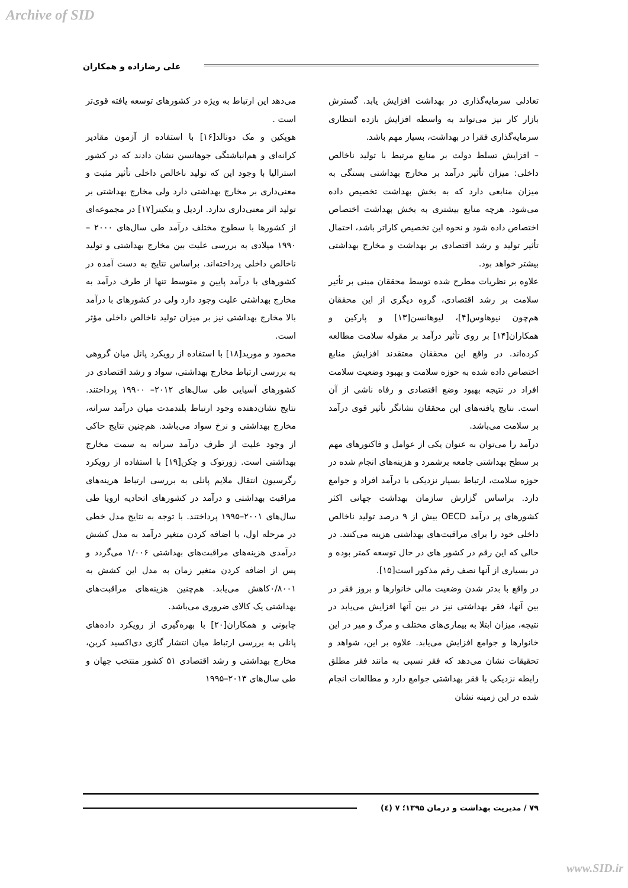Archive of SID
علی رضازاده و همکاران
تعادلی سرمایه‌گذاری در بهداشت افزایش یابد. گسترش بازار کار نیز می‌تواند به واسطه افزایش بازده انتظاری سرمایه‌گذاری فقرا در بهداشت، بسیار مهم باشد.
– افزایش تسلط دولت بر منابع مرتبط با تولید ناخالص داخلی: میزان تأثیر درآمد بر مخارج بهداشتی بستگی به میزان منابعی دارد که به بخش بهداشت تخصیص داده می‌شود. هرچه منابع بیشتری به بخش بهداشت اختصاص اختصاص داده شود و نحوه این تخصیص کاراتر باشد، احتمال تأثیر تولید و رشد اقتصادی بر بهداشت و مخارج بهداشتی بیشتر خواهد بود.
علاوه بر نظریات مطرح شده توسط محققان مبنی بر تأثیر سلامت بر رشد اقتصادی، گروه دیگری از این محققان هم‌چون نیوهاوس[۴]، لیوهانسن[۱۳] و پارکین و همکاران[۱۴] بر روی تأثیر درآمد بر مقوله سلامت مطالعه کرده‌اند. در واقع این محققان معتقدند افزایش منابع اختصاص داده شده به حوزه سلامت و بهبود وضعیت سلامت افراد در نتیجه بهبود وضع اقتصادی و رفاه ناشی از آن است. نتایج یافته‌های این محققان نشانگر تأثیر قوی درآمد بر سلامت می‌باشد.
درآمد را می‌توان به عنوان یکی از عوامل و فاکتورهای مهم بر سطح بهداشتی جامعه برشمرد و هزینه‌های انجام شده در حوزه سلامت، ارتباط بسیار نزدیکی با درآمد افراد و جوامع دارد. براساس گزارش سازمان بهداشت جهانی اکثر کشورهای پر درآمد OECD بیش از ۹ درصد تولید ناخالص داخلی خود را برای مراقبت‌های بهداشتی هزینه می‌کنند. در حالی که این رقم در کشور های در حال توسعه کمتر بوده و در بسیاری از آنها نصف رقم مذکور است[۱۵].
در واقع با بدتر شدن وضعیت مالی خانوارها و بروز فقر در بین آنها، فقر بهداشتی نیز در بین آنها افزایش می‌یابد در نتیجه، میزان ابتلا به بیماری‌های مختلف و مرگ و میر در این خانوارها و جوامع افزایش می‌یابد. علاوه بر این، شواهد و تحقیقات نشان می‌دهد که فقر نسبی به مانند فقر مطلق رابطه نزدیکی با فقر بهداشتی جوامع دارد و مطالعات انجام شده در این زمینه نشان
می‌دهد این ارتباط به ویژه در کشورهای توسعه یافته قوی‌تر است .
هوپکین و مک دونالد[۱۶] با استفاده از آزمون مقادیر کرانه‌ای و هم‌انباشتگی جوهانسن نشان دادند که در کشور استرالیا با وجود این که تولید ناخالص داخلی تأثیر مثبت و معنی‌داری بر مخارج بهداشتی دارد ولی مخارج بهداشتی بر تولید اثر معنی‌داری ندارد. اردیل و یتکینر[۱۷] در مجموعه‌ای از کشورها با سطوح مختلف درآمد طی سال‌های ۲۰۰۰ – ۱۹۹۰ میلادی به بررسی علیت بین مخارج بهداشتی و تولید ناخالص داخلی پرداخته‌اند. براساس نتایج به دست آمده در کشورهای با درآمد پایین و متوسط تنها از طرف درآمد به مخارج بهداشتی علیت وجود دارد ولی در کشورهای با درآمد بالا مخارج بهداشتی نیز بر میزان تولید ناخالص داخلی مؤثر است.
محمود و مورید[۱۸] با استفاده از رویکرد پانل میان گروهی به بررسی ارتباط مخارج بهداشتی، سواد و رشد اقتصادی در کشورهای آسیایی طی سال‌های ۲۰۱۲– ۱۹۹۰۰ پرداختند. نتایج نشان‌دهنده وجود ارتباط بلندمدت میان درآمد سرانه، مخارج بهداشتی و نرخ سواد می‌باشد. هم‌چنین نتایج حاکی از وجود علیت از طرف درآمد سرانه به سمت مخارج بهداشتی است. زورتوک و چکن[۱۹] با استفاده از رویکرد رگرسیون انتقال ملایم پانلی به بررسی ارتباط هرینه‌های مراقبت بهداشتی و درآمد در کشورهای اتحادیه اروپا طی سال‌های ۲۰۰۱–۱۹۹۵ پرداختند. با توجه به نتایج مدل خطی در مرحله اول، با اضافه کردن متغیر درآمد به مدل کشش درآمدی هزینه‌های مراقبت‌های بهداشتی ۱/۰۰۶ می‌گردد و پس از اضافه کردن متغیر زمان به مدل این کشش به ۰/۸۰۰۱کاهش می‌یابد. هم‌چنین هزینه‌های مراقبت‌های بهداشتی یک کالای ضروری می‌باشد.
چابونی و همکاران[۲۰] با بهره‌گیری از رویکرد داده‌های پانلی به بررسی ارتباط میان انتشار گازی دی‌اکسید کربن، مخارج بهداشتی و رشد اقتصادی ۵۱ کشور منتخب جهان و طی سال‌های ۲۰۱۳–۱۹۹۵
۷۹ / مدیریت بهداشت و درمان ۱۳۹۵؛ ۷ (٤)
www.SID.ir